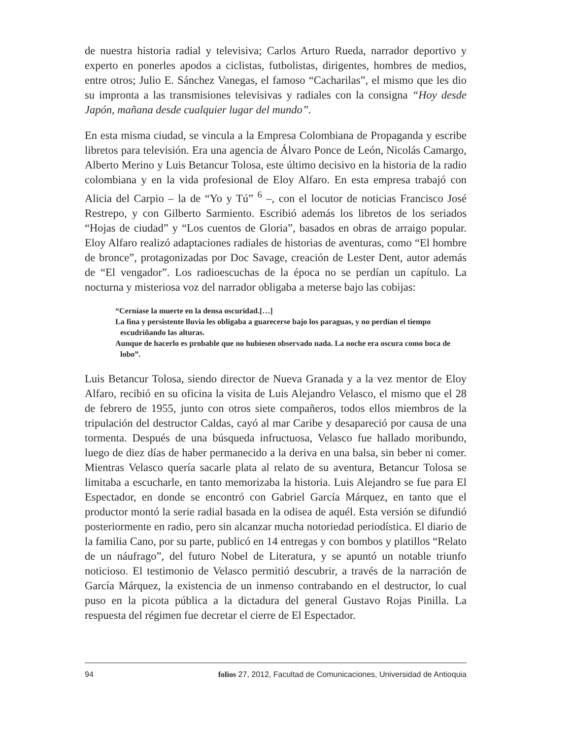de nuestra historia radial y televisiva; Carlos Arturo Rueda, narrador deportivo y experto en ponerles apodos a ciclistas, futbolistas, dirigentes, hombres de medios, entre otros; Julio E. Sánchez Vanegas, el famoso “Cacharilas”, el mismo que les dio su impronta a las transmisiones televisivas y radiales con la consigna “Hoy desde Japón, mañana desde cualquier lugar del mundo”.
En esta misma ciudad, se vincula a la Empresa Colombiana de Propaganda y escribe libretos para televisión. Era una agencia de Álvaro Ponce de León, Nicolás Camargo, Alberto Merino y Luis Betancur Tolosa, este último decisivo en la historia de la radio colombiana y en la vida profesional de Eloy Alfaro. En esta empresa trabajó con Alicia del Carpio – la de “Yo y Tú” <sup>6</sup> –, con el locutor de noticias Francisco José Restrepo, y con Gilberto Sarmiento. Escribió además los libretos de los seriados “Hojas de ciudad” y “Los cuentos de Gloria”, basados en obras de arraigo popular. Eloy Alfaro realizó adaptaciones radiales de historias de aventuras, como “El hombre de bronce”, protagonizadas por Doc Savage, creación de Lester Dent, autor además de “El vengador”. Los radioescuchas de la época no se perdían un capítulo. La nocturna y misteriosa voz del narrador obligaba a meterse bajo las cobijas:
“Cerníase la muerte en la densa oscuridad.[…]
La fina y persistente lluvia les obligaba a guarecerse bajo los paraguas, y no perdían el tiempo escudriñando las alturas.
Aunque de hacerlo es probable que no hubiesen observado nada. La noche era oscura como boca de lobo”.
Luis Betancur Tolosa, siendo director de Nueva Granada y a la vez mentor de Eloy Alfaro, recibió en su oficina la visita de Luis Alejandro Velasco, el mismo que el 28 de febrero de 1955, junto con otros siete compañeros, todos ellos miembros de la tripulación del destructor Caldas, cayó al mar Caribe y desapareció por causa de una tormenta. Después de una búsqueda infructuosa, Velasco fue hallado moribundo, luego de diez días de haber permanecido a la deriva en una balsa, sin beber ni comer. Mientras Velasco quería sacarle plata al relato de su aventura, Betancur Tolosa se limitaba a escucharle, en tanto memorizaba la historia. Luis Alejandro se fue para El Espectador, en donde se encontró con Gabriel García Márquez, en tanto que el productor montó la serie radial basada en la odisea de aquél. Esta versión se difundió posteriormente en radio, pero sin alcanzar mucha notoriedad periodística. El diario de la familia Cano, por su parte, publicó en 14 entregas y con bombos y platillos “Relato de un náufrago”, del futuro Nobel de Literatura, y se apuntó un notable triunfo noticioso. El testimonio de Velasco permitió descubrir, a través de la narración de García Márquez, la existencia de un inmenso contrabando en el destructor, lo cual puso en la picota pública a la dictadura del general Gustavo Rojas Pinilla. La respuesta del régimen fue decretar el cierre de El Espectador.
94 folios 27, 2012, Facultad de Comunicaciones, Universidad de Antioquia